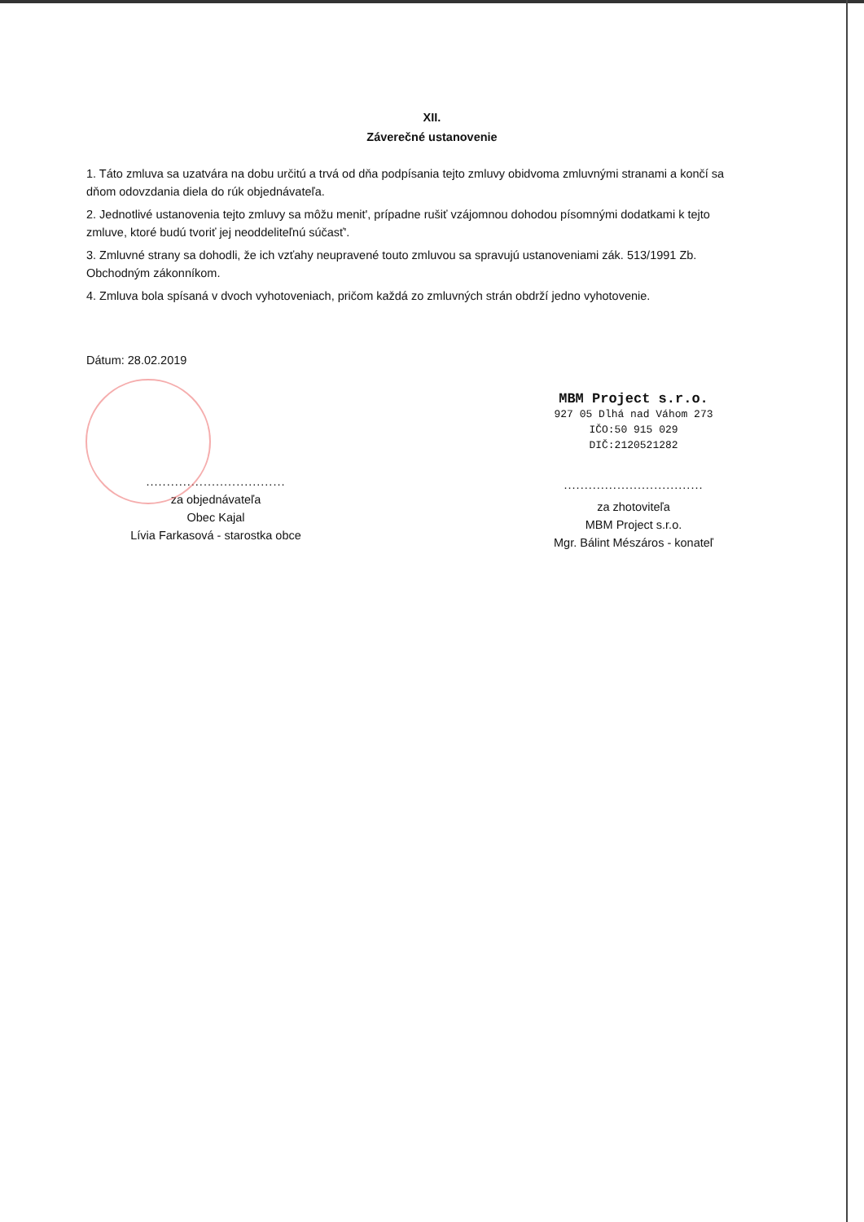XII.
Záverečné ustanovenie
1. Táto zmluva sa uzatvára na dobu určitú a trvá od dňa podpísania tejto zmluvy obidvoma zmluvnými stranami a končí sa dňom odovzdania diela do rúk objednávateľa.
2. Jednotlivé ustanovenia tejto zmluvy sa môžu menit', prípadne rušiť vzájomnou dohodou písomnými dodatkami k tejto zmluve, ktoré budú tvoriť jej neoddeliteľnú súčasť'.
3. Zmluvné strany sa dohodli, že ich vzťahy neupravené touto zmluvou sa spravujú ustanoveniami zák. 513/1991 Zb. Obchodným zákonníkom.
4. Zmluva bola spísaná v dvoch vyhotoveniach, pričom každá zo zmluvných strán obdrží jedno vyhotovenie.
Dátum: 28.02.2019
..................................
za objednávateľa
Obec Kajal
Lívia Farkasová - starostka obce
MBM Project s.r.o.
927 05 Dlhá nad Váhom 273
IČO:50 915 029
DIČ:2120521282
..................................
za zhotoviteľa
MBM Project s.r.o.
Mgr. Bálint Mészáros - konateľ